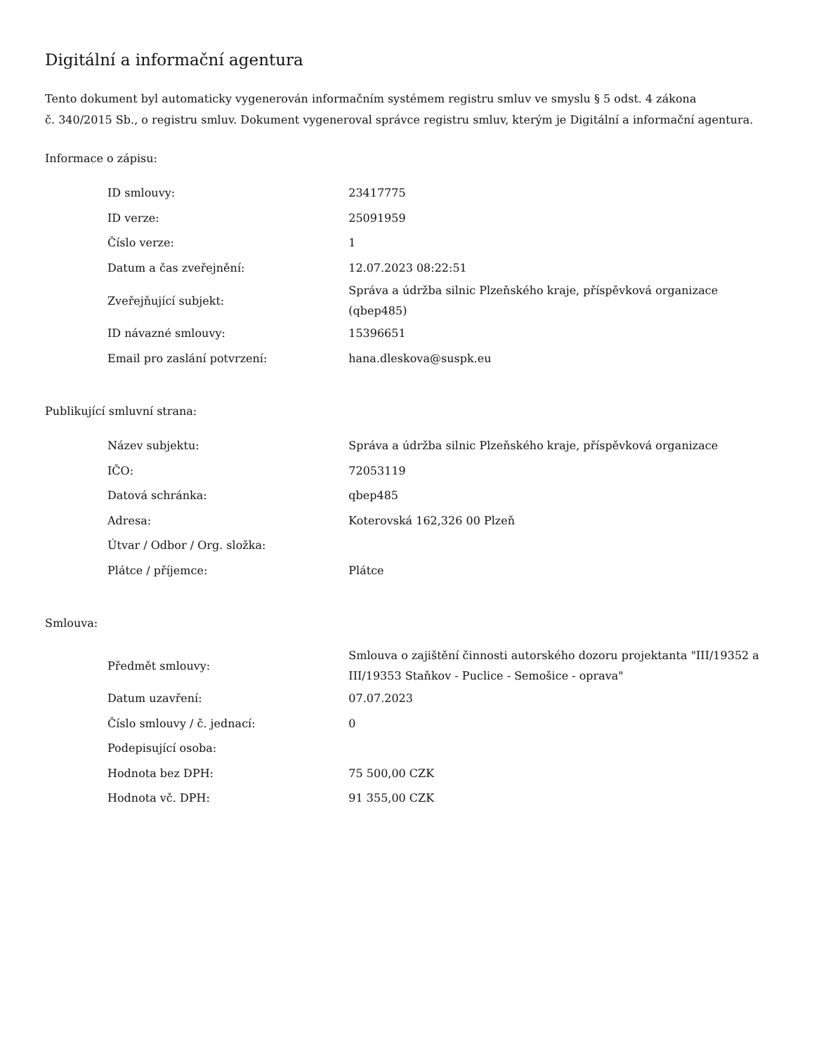Digitální a informační agentura
Tento dokument byl automaticky vygenerován informačním systémem registru smluv ve smyslu § 5 odst. 4 zákona
č. 340/2015 Sb., o registru smluv. Dokument vygeneroval správce registru smluv, kterým je Digitální a informační agentura.
Informace o zápisu:
| ID smlouvy: | 23417775 |
| ID verze: | 25091959 |
| Číslo verze: | 1 |
| Datum a čas zveřejnění: | 12.07.2023 08:22:51 |
| Zveřejňující subjekt: | Správa a údržba silnic Plzeňského kraje, příspěvková organizace (qbep485) |
| ID návazné smlouvy: | 15396651 |
| Email pro zaslání potvrzení: | hana.dleskova@suspk.eu |
Publikující smluvní strana:
| Název subjektu: | Správa a údržba silnic Plzeňského kraje, příspěvková organizace |
| IČO: | 72053119 |
| Datová schránka: | qbep485 |
| Adresa: | Koterovská 162,326 00 Plzeň |
| Útvar / Odbor / Org. složka: | |
| Plátce / příjemce: | Plátce |
Smlouva:
| Předmět smlouvy: | Smlouva o zajištění činnosti autorského dozoru projektanta "III/19352 a III/19353 Staňkov - Puclice - Semošice - oprava" |
| Datum uzavření: | 07.07.2023 |
| Číslo smlouvy / č. jednací: | 0 |
| Podepisující osoba: | |
| Hodnota bez DPH: | 75 500,00 CZK |
| Hodnota vč. DPH: | 91 355,00 CZK |